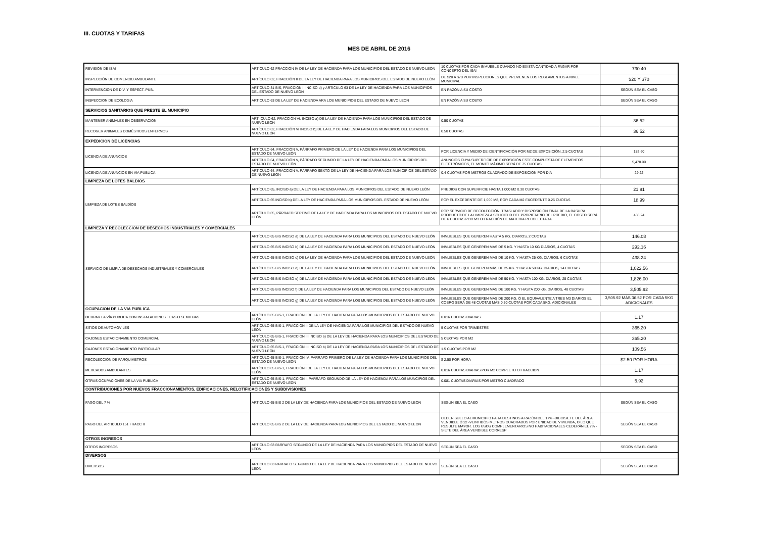III. CUOTAS Y TARIFAS
MES DE ABRIL DE 2016
| REVISIÓN DE ISAI | ARTÍCULO 62 FRACCIÓN IV DE LA LEY DE HACIENDA PARA LOS MUNICIPIOS DEL ESTADO DE NUEVO LEÓN | 10 CUOTAS POR CADA INMUEBLE CUANDO NO EXISTA CANTIDAD A PAGAR POR CONCEPTO DEL ISAI | 730.40 |
| INSPECCIÓN DE COMERCIO AMBULANTE | ARTÍCULO 62, FRACCIÓN II DE LA LEY DE HACIENDA PARA LOS MUNICIPIOS DEL ESTADO DE NUEVO LEÓN | DE $20 A $70 POR INSPECCIONES QUE PREVIENEN LOS REGLAMENTOS A NIVEL MUNICIPAL | $20 Y $70 |
| INTERVENCION DE DIV. Y ESPECT. PUB. | ARTÍCULO 31 BIS, FRACCION I, INCISO d) y ARTÍCULO 63 DE LA LEY DE HACIENDA PARA LOS MUNICIPIOS DEL ESTADO DE NUEVO LEÓN | EN RAZÓN A SU COSTO | SEGÚN SEA EL CASO |
| INSPECCION DE ECOLOGIA | ARTICULO 63 DE LA LEY DE HACIENDA ARA LOS MUNICIPIOS DEL ESTADO DE NUEVO LEON | EN RAZÓN A SU COSTO | SEGÚN SEA EL CASO |
| SERVICIOS SANITARIOS QUE PRESTE EL MUNICIPIO | | | |
| MANTENER ANIMALES EN OBSERVACIÓN | ART ÍCULO 62, FRACCIÓN VI, INCISO a) DE LA LEY DE HACIENDA PARA LOS MUNICIPIOS DEL ESTADO DE NUEVO LEÓN | 0.50 CUOTAS | 36.52 |
| RECOGER ANIMALES DOMÉSTICOS ENFERMOS | ARTÍCULO 62, FRACCIÓN VI INCISO b) DE LA LEY DE HACIENDA PARA LOS MUNICIPIOS DEL ESTADO DE NUEVO LEÓN | 0.50 CUOTAS | 36.52 |
| EXPEDICION DE LICENCIAS | | | |
| LICENCIA DE ANUNCIOS | ARTÍCULO 64, FRACCIÓN V, PÁRRAFO PRIMERO DE LA LEY DE HACIENDA PARA LOS MUNICIPIOS DEL ESTADO DE NUEVO LEÓN | POR LICENCIA Y MEDIO DE IDENTIFICACIÓN POR M2 DE EXPOSICIÓN, 2.5 CUOTAS | 182.60 |
| | ARTÍCULO 64, FRACCIÓN V, PÁRRAFO SEGUNDO DE LA LEY DE HACIENDA PARA LOS MUNICIPIOS DEL ESTADO DE NUEVO LEÓN | ANUNCIOS CUYA SUPERFICIE DE EXPOSICIÓN ESTE COMPUESTA DE ELEMENTOS ELECTRÓNICOS, EL MONTO MÁXIMO SERÁ DE 75 CUOTAS | 5,478.00 |
| LICENCIA DE ANUNCIOS EN VIA PUBLICA | ARTÍCULO 64, FRACCIÓN V, PÁRRAFO SEXTO DE LA LEY DE HACIENDA PARA LOS MUNICIPIOS DEL ESTADO DE NUEVO LEÓN | 0.4 CUOTAS POR METROS CUADRADO DE EXPOSICION POR DIA | 29.22 |
| LIMPIEZA DE LOTES BALDÍOS | | | |
| LIMPIEZA DE LOTES BALDÍOS | ARTÍCULO 65, INCISO a) DE LA LEY DE HACIENDA PARA LOS MUNICIPIOS DEL ESTADO DE NUEVO LEÓN | PREDIOS CON SUPERFICIE HASTA 1,000 M2 0.30 CUOTAS | 21.91 |
| | ARTÍCULO 65 INCISO b) DE LA LEY DE HACIENDA PARA LOS MUNICIPIOS DEL ESTADO DE NUEVO LEÓN | POR EL EXCEDENTE DE 1,000 M2, POR CADA M2 EXCEDENTE 0.26 CUOTAS | 18.99 |
| | ARTÍCULO 65, PÁRRAFO SEPTIMO DE LA LEY DE HACIENDA PARA LOS MUNICIPIOS DEL ESTADO DE NUEVO LEÓN | POR SERVICIO DE RECOLECCIÓN, TRASLADO Y DISPOSICIÓN FINAL DE LA BASURA PRODUCTO DE LA LIMPIEZA A SOLICITUD DEL PROPIETARIO DEL PREDIO, EL COSTO SERÁ DE 6 CUOTAS POR M3 O FRACCIÓN DE MATERIA RECOLECTADA | 438.24 |
| LIMPIEZA Y RECOLECCION DE DESECHOS INDUSTRIALES Y COMERCIALES | | | |
| SERVICIO DE LIMPIA DE DESECHOS INDUSTRIALES Y COMERCIALES | ARTÍCULO 65 BIS INCISO a) DE LA LEY DE HACIENDA PARA LOS MUNICIPIOS DEL ESTADO DE NUEVO LEÓN | INMUEBLES QUE GENEREN HASTA 5 KG. DIARIOS, 2 CUOTAS | 146.08 |
| | ARTÍCULO 65 BIS INCISO b) DE LA LEY DE HACIENDA PARA LOS MUNICIPIOS DEL ESTADO DE NUEVO LEÓN | INMUEBLES QUE GENEREN MÁS DE 5 KG. Y HASTA 10 KG DIARIOS, 4 CUOTAS | 292.16 |
| | ARTÍCULO 65 BIS INCISO c) DE LA LEY DE HACIENDA PARA LOS MUNICIPIOS DEL ESTADO DE NUEVO LEÓN | INMUEBLES QUE GENEREN MÁS DE 10 KG. Y HASTA 25 KG. DIARIOS, 6 CUOTAS | 438.24 |
| | ARTÍCULO 65 BIS INCISO d) DE LA LEY DE HACIENDA PARA LOS MUNICIPIOS DEL ESTADO DE NUEVO LEÓN | INMUEBLES QUE GENEREN MÁS DE 25 KG. Y HASTA 50 KG. DIARIOS, 14 CUOTAS | 1,022.56 |
| | ARTÍCULO 65 BIS INCISO e) DE LA LEY DE HACIENDA PARA LOS MUNICIPIOS DEL ESTADO DE NUEVO LEÓN | INMUEBLES QUE GENEREN MÁS DE 50 KG. Y HASTA 100 KG. DIARIOS, 25 CUOTAS | 1,826.00 |
| | ARTÍCULO 65 BIS INCISO f) DE LA LEY DE HACIENDA PARA LOS MUNICIPIOS DEL ESTADO DE NUEVO LEÓN | INMUEBLES QUE GENEREN MÁS DE 100 KG. Y HASTA 200 KG. DIARIOS, 48 CUOTAS | 3,505.92 |
| | ARTÍCULO 65 BIS INCISO g) DE LA LEY DE HACIENDA PARA LOS MUNICIPIOS DEL ESTADO DE NUEVO LEÓN | INMUEBLES QUE GENEREN MÁS DE 200 KG. Ó EL EQUIVALENTE A TRES M3 DIARIOS EL COBRO SERÁ DE 48 CUOTAS MÁS 0.50 CUOTAS POR CADA 5KG. ADICIONALES | 3,505.92 MÁS 36.52 POR CADA 5KG ADICIONALES |
| OCUPACION DE LA VIA PUBLICA | | | |
| OCUPAR LA VÍA PUBLICA CON INSTALACIONES FIJAS O SEMIFIJAS | ARTÍCULO 65 BIS-1, FRACCIÓN I DE LA LEY DE HACIENDA PARA LOS MUNCICPIOS DEL ESTADO DE NUEVO LEÓN | 0.016 CUOTAS DIARIAS | 1.17 |
| SITIOS DE AUTOMÓVILES | ARTÍCULO 65 BIS-1, FRACCIÓN II DE LA LEY DE HACIENDA PARA LOS MUNICIPIOS DEL ESTADO DE NUEVO LEÓN | 5 CUOTAS POR TRIMESTRE | 365.20 |
| CAJONES ESTACIONAMIENTO COMERCIAL | ARTÍCULO 65 BIS-1, FRACCIÓN III INCISO a) DE LA LEY DE HACIENDA PARA LOS MUNICIPIOS DEL ESTADO DE NUEVO LEÓN | 5 CUOTAS POR M2 | 365.20 |
| CAJONES ESTACIONAMIENTO PARTICULAR | ARTÍCULO 65 BIS-1, FRACCIÓN III INCISO b) DE LA LEY DE HACIENDA PARA LOS MUNICIPIOS DEL ESTADO DE NUEVO LEÓN | 1.5 CUOTAS POR M2 | 109.56 |
| RECOLECCIÓN DE PARQUÍMETROS | ARTÍCULO 65 BIS-1, FRACCIÓN IV, PÁRRAFO PRIMERO DE LA LEY DE HACIENDA PARA LOS MUNICIPIOS DEL ESTADO DE NUEVO LEÓN | $ 2.50 POR HORA | $2.50 POR HORA |
| MERCADOS AMBULANTES | ARTÍCULO 65 BIS-1, FRACCIÓN I DE LA LEY DE HACIENDA PARA LOS MUNCICPIOS DEL ESTADO DE NUEVO LEÓN | 0.016 CUOTAS DIARIAS POR M2 COMPLETO O FRACCION | 1.17 |
| OTRAS OCUPACIONES DE LA VIA PUBLICA | ARTÍCULO 65 BIS-1, FRACCIÓN I, PÁRRAFO SEGUNDO DE LA LEY DE HACIENDA PARA LOS MUNCIPIOS DEL ESTADO DE NUEVO LEON | 0.081 CUOTAS DIARIAS POR METRO CUADRADO | 5.92 |
| CONTRIBUCIONES POR NUEVOS FRACCIONAMIENTOS, EDIFICACIONES, RELOTIFICACIONES Y SUBDIVISIONES | | | |
| PAGO DEL 7 % | ARTICULO 65 BIS 2 DE LA LEY DE HACIENDA PARA LOS MUNICIPIOS DEL ESTADO DE NUEVO LEON | SEGÚN SEA EL CASO | SEGÚN SEA EL CASO |
| PAGO DEL ARTICULO 151 FRACC II | ARTICULO 65 BIS 2 DE LA LEY DE HACIENDA PARA LOS MUNICIPIOS DEL ESTADO DE NUEVO LEON | CEDER SUELO AL MUNICIPIO PARA DESTINOS A RAZÓN DEL 17% -DIECISIETE DEL ÁREA VENDIBLE Ó 22 -VEINTIDÓS METROS CUADRADOS POR UNIDAD DE VIVIENDA, O LO QUE RESULTE MAYOR. LOS USOS COMPLEMENTARIOS NO HABITACIONALES CEDERÁN EL 7% -SIETE DEL ÁREA VENDIBLE CORRESP | SEGÚN SEA EL CASO |
| OTROS INGRESOS | | | |
| OTROS INGRESOS | ARTICULO 63 PARRAFO SEGUNDO DE LA LEY DE HACIENDA PARA LOS MUNICIPIOS DEL ESTADO DE NUEVO LEON | SEGÚN SEA EL CASO | SEGÚN SEA EL CASO |
| DIVERSOS | | | |
| DIVERSOS | ARTICULO 63 PARRAFO SEGUNDO DE LA LEY DE HACIENDA PARA LOS MUNICIPIOS DEL ESTADO DE NUEVO LEON | SEGÚN SEA EL CASO | SEGÚN SEA EL CASO |